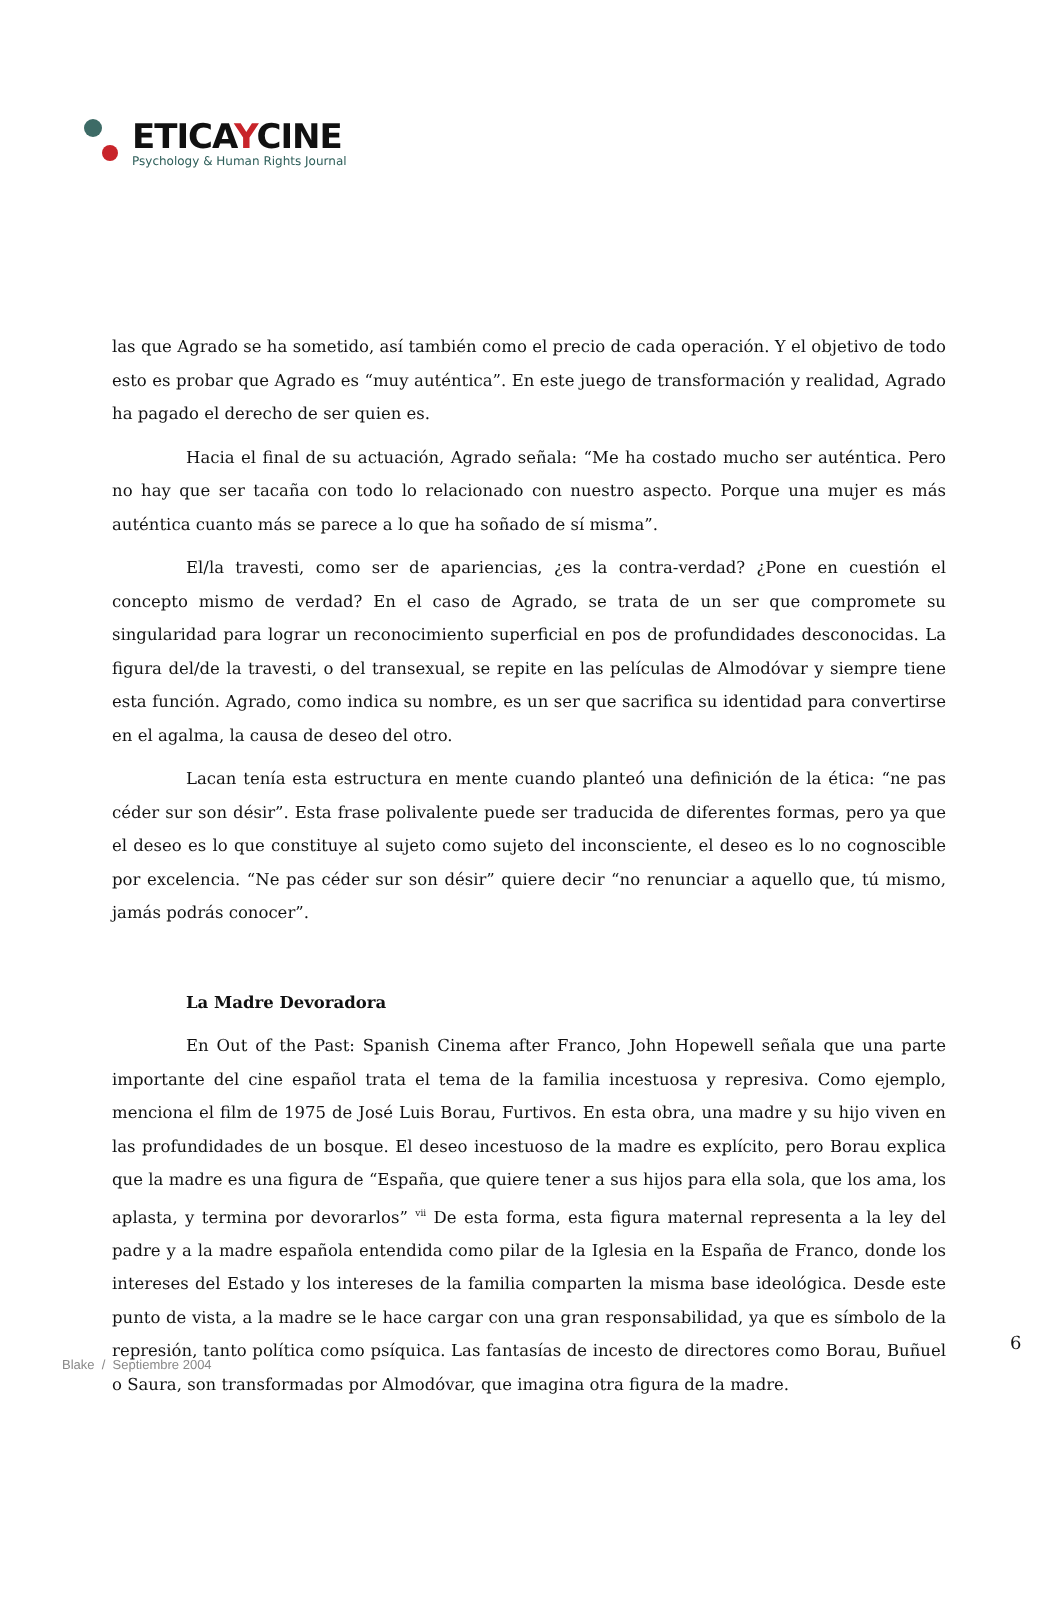ETICAYCINE
Psychology & Human Rights Journal
las que Agrado se ha sometido, así también como el precio de cada operación. Y el objetivo de todo esto es probar que Agrado es “muy auténtica”. En este juego de transformación y realidad, Agrado ha pagado el derecho de ser quien es.
Hacia el final de su actuación, Agrado señala: “Me ha costado mucho ser auténtica. Pero no hay que ser tacaña con todo lo relacionado con nuestro aspecto. Porque una mujer es más auténtica cuanto más se parece a lo que ha soñado de sí misma”.
El/la travesti, como ser de apariencias, ¿es la contra-verdad? ¿Pone en cuestión el concepto mismo de verdad? En el caso de Agrado, se trata de un ser que compromete su singularidad para lograr un reconocimiento superficial en pos de profundidades desconocidas. La figura del/de la travesti, o del transexual, se repite en las películas de Almodóvar y siempre tiene esta función. Agrado, como indica su nombre, es un ser que sacrifica su identidad para convertirse en el agalma, la causa de deseo del otro.
Lacan tenía esta estructura en mente cuando planteó una definición de la ética: “ne pas céder sur son désir”. Esta frase polivalente puede ser traducida de diferentes formas, pero ya que el deseo es lo que constituye al sujeto como sujeto del inconsciente, el deseo es lo no cognoscible por excelencia. “Ne pas céder sur son désir” quiere decir “no renunciar a aquello que, tú mismo, jamás podrás conocer”.
La Madre Devoradora
En Out of the Past: Spanish Cinema after Franco, John Hopewell señala que una parte importante del cine español trata el tema de la familia incestuosa y represiva. Como ejemplo, menciona el film de 1975 de José Luis Borau, Furtivos. En esta obra, una madre y su hijo viven en las profundidades de un bosque. El deseo incestuoso de la madre es explícito, pero Borau explica que la madre es una figura de “España, que quiere tener a sus hijos para ella sola, que los ama, los aplasta, y termina por devorarlos” <sup>vii</sup> De esta forma, esta figura maternal representa a la ley del padre y a la madre española entendida como pilar de la Iglesia en la España de Franco, donde los intereses del Estado y los intereses de la familia comparten la misma base ideológica. Desde este punto de vista, a la madre se le hace cargar con una gran responsabilidad, ya que es símbolo de la represión, tanto política como psíquica. Las fantasías de incesto de directores como Borau, Buñuel o Saura, son transformadas por Almodóvar, que imagina otra figura de la madre.
6
Blake / Septiembre 2004